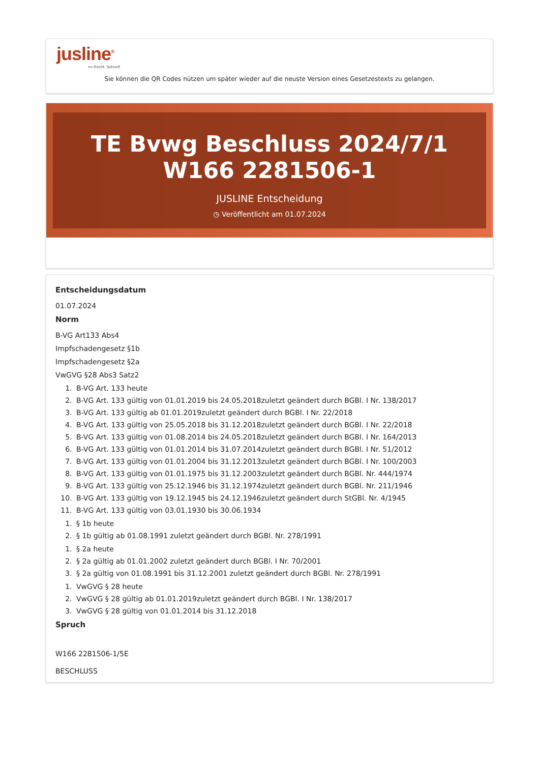jusline<sup>®</sup>
»» Recht. Schnell
Sie können die QR Codes nützen um später wieder auf die neuste Version eines Gesetzestexts zu gelangen.
TE Bvwg Beschluss 2024/7/1 W166 2281506-1
JUSLINE Entscheidung
◷ Veröffentlicht am 01.07.2024
Entscheidungsdatum
01.07.2024
Norm
B-VG Art133 Abs4
Impfschadengesetz §1b
Impfschadengesetz §2a
VwGVG §28 Abs3 Satz2
1. B-VG Art. 133 heute
2. B-VG Art. 133 gültig von 01.01.2019 bis 24.05.2018zuletzt geändert durch BGBl. I Nr. 138/2017
3. B-VG Art. 133 gültig ab 01.01.2019zuletzt geändert durch BGBl. I Nr. 22/2018
4. B-VG Art. 133 gültig von 25.05.2018 bis 31.12.2018zuletzt geändert durch BGBl. I Nr. 22/2018
5. B-VG Art. 133 gültig von 01.08.2014 bis 24.05.2018zuletzt geändert durch BGBl. I Nr. 164/2013
6. B-VG Art. 133 gültig von 01.01.2014 bis 31.07.2014zuletzt geändert durch BGBl. I Nr. 51/2012
7. B-VG Art. 133 gültig von 01.01.2004 bis 31.12.2013zuletzt geändert durch BGBl. I Nr. 100/2003
8. B-VG Art. 133 gültig von 01.01.1975 bis 31.12.2003zuletzt geändert durch BGBl. Nr. 444/1974
9. B-VG Art. 133 gültig von 25.12.1946 bis 31.12.1974zuletzt geändert durch BGBl. Nr. 211/1946
10. B-VG Art. 133 gültig von 19.12.1945 bis 24.12.1946zuletzt geändert durch StGBl. Nr. 4/1945
11. B-VG Art. 133 gültig von 03.01.1930 bis 30.06.1934
1. § 1b heute
2. § 1b gültig ab 01.08.1991 zuletzt geändert durch BGBl. Nr. 278/1991
1. § 2a heute
2. § 2a gültig ab 01.01.2002 zuletzt geändert durch BGBl. I Nr. 70/2001
3. § 2a gültig von 01.08.1991 bis 31.12.2001 zuletzt geändert durch BGBl. Nr. 278/1991
1. VwGVG § 28 heute
2. VwGVG § 28 gültig ab 01.01.2019zuletzt geändert durch BGBl. I Nr. 138/2017
3. VwGVG § 28 gültig von 01.01.2014 bis 31.12.2018
Spruch
W166 2281506-1/5E
BESCHLUSS